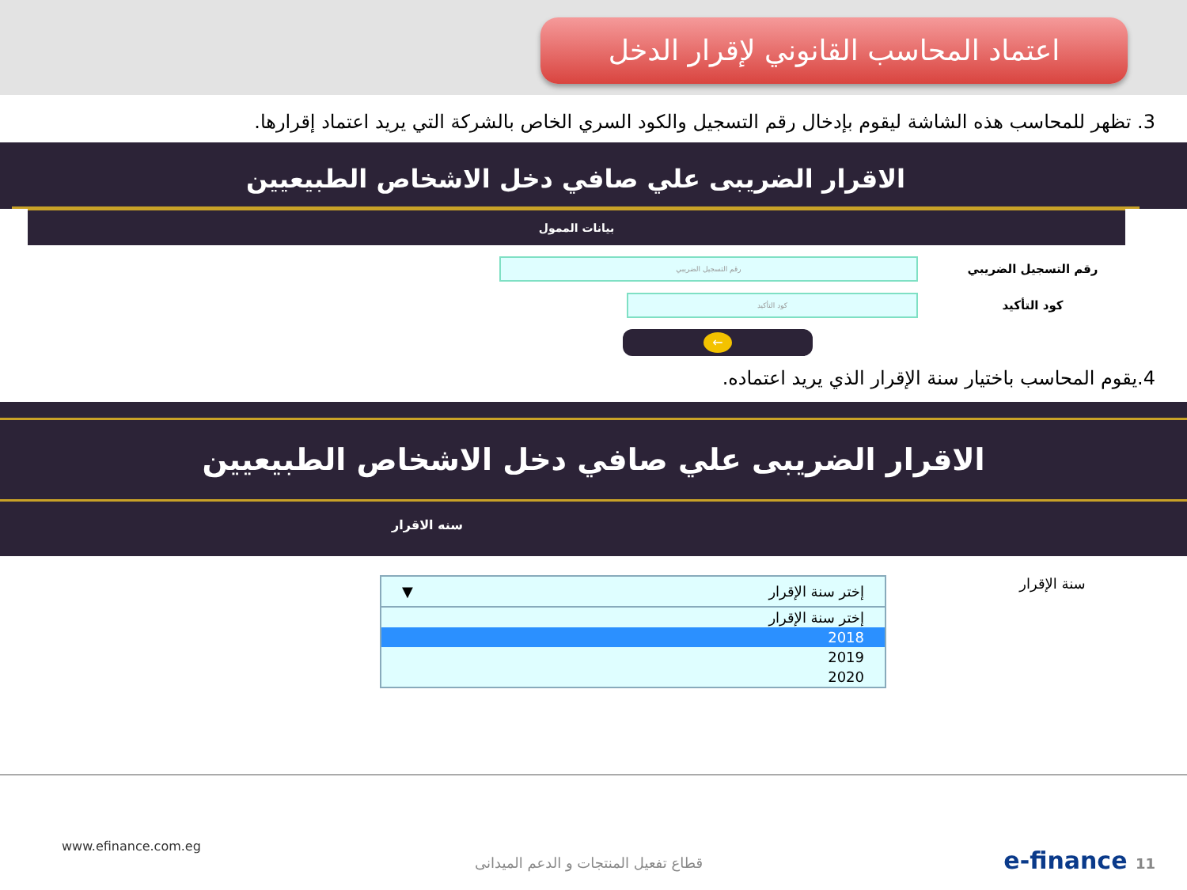اعتماد المحاسب القانوني لإقرار الدخل
3. تظهر للمحاسب هذه الشاشة ليقوم بإدخال رقم التسجيل والكود السري الخاص بالشركة التي يريد اعتماد إقرارها.
الاقرار الضريبى علي صافي دخل الاشخاص الطبيعيين
بيانات الممول
رقم التسجيل الضريبي
رقم التسجيل الضريبي
كود التأكيد
كود التأكيد
←
4.يقوم المحاسب باختيار سنة الإقرار الذي يريد اعتماده.
الاقرار الضريبى علي صافي دخل الاشخاص الطبيعيين
سنه الاقرار
سنة الإقرار
إختر سنة الإقرار ▼
إختر سنة الإقرار
2018
2019
2020
www.efinance.com.eg
قطاع تفعيل المنتجات و الدعم الميدانى
e-finance 11